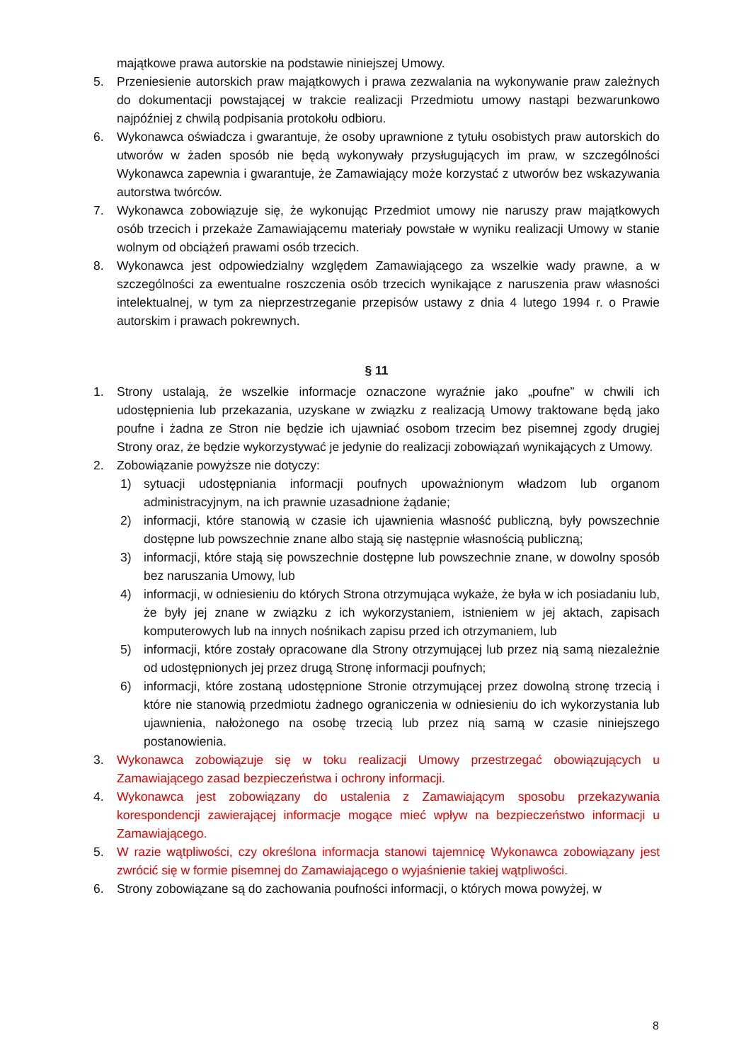majątkowe prawa autorskie na podstawie niniejszej Umowy.
5. Przeniesienie autorskich praw majątkowych i prawa zezwalania na wykonywanie praw zależnych do dokumentacji powstającej w trakcie realizacji Przedmiotu umowy nastąpi bezwarunkowo najpóźniej z chwilą podpisania protokołu odbioru.
6. Wykonawca oświadcza i gwarantuje, że osoby uprawnione z tytułu osobistych praw autorskich do utworów w żaden sposób nie będą wykonywały przysługujących im praw, w szczególności Wykonawca zapewnia i gwarantuje, że Zamawiający może korzystać z utworów bez wskazywania autorstwa twórców.
7. Wykonawca zobowiązuje się, że wykonując Przedmiot umowy nie naruszy praw majątkowych osób trzecich i przekaże Zamawiającemu materiały powstałe w wyniku realizacji Umowy w stanie wolnym od obciążeń prawami osób trzecich.
8. Wykonawca jest odpowiedzialny względem Zamawiającego za wszelkie wady prawne, a w szczególności za ewentualne roszczenia osób trzecich wynikające z naruszenia praw własności intelektualnej, w tym za nieprzestrzeganie przepisów ustawy z dnia 4 lutego 1994 r. o Prawie autorskim i prawach pokrewnych.
§ 11
1. Strony ustalają, że wszelkie informacje oznaczone wyraźnie jako „poufne” w chwili ich udostępnienia lub przekazania, uzyskane w związku z realizacją Umowy traktowane będą jako poufne i żadna ze Stron nie będzie ich ujawniać osobom trzecim bez pisemnej zgody drugiej Strony oraz, że będzie wykorzystywać je jedynie do realizacji zobowiązań wynikających z Umowy.
2. Zobowiązanie powyższe nie dotyczy:
1) sytuacji udostępniania informacji poufnych upoważnionym władzom lub organom administracyjnym, na ich prawnie uzasadnione żądanie;
2) informacji, które stanowią w czasie ich ujawnienia własność publiczną, były powszechnie dostępne lub powszechnie znane albo stają się następnie własnością publiczną;
3) informacji, które stają się powszechnie dostępne lub powszechnie znane, w dowolny sposób bez naruszania Umowy, lub
4) informacji, w odniesieniu do których Strona otrzymująca wykaże, że była w ich posiadaniu lub, że były jej znane w związku z ich wykorzystaniem, istnieniem w jej aktach, zapisach komputerowych lub na innych nośnikach zapisu przed ich otrzymaniem, lub
5) informacji, które zostały opracowane dla Strony otrzymującej lub przez nią samą niezależnie od udostępnionych jej przez drugą Stronę informacji poufnych;
6) informacji, które zostaną udostępnione Stronie otrzymującej przez dowolną stronę trzecią i które nie stanowią przedmiotu żadnego ograniczenia w odniesieniu do ich wykorzystania lub ujawnienia, nałożonego na osobę trzecią lub przez nią samą w czasie niniejszego postanowienia.
3. Wykonawca zobowiązuje się w toku realizacji Umowy przestrzegać obowiązujących u Zamawiającego zasad bezpieczeństwa i ochrony informacji.
4. Wykonawca jest zobowiązany do ustalenia z Zamawiającym sposobu przekazywania korespondencji zawierającej informacje mogące mieć wpływ na bezpieczeństwo informacji u Zamawiającego.
5. W razie wątpliwości, czy określona informacja stanowi tajemnicę Wykonawca zobowiązany jest zwrócić się w formie pisemnej do Zamawiającego o wyjaśnienie takiej wątpliwości.
6. Strony zobowiązane są do zachowania poufności informacji, o których mowa powyżej, w
8